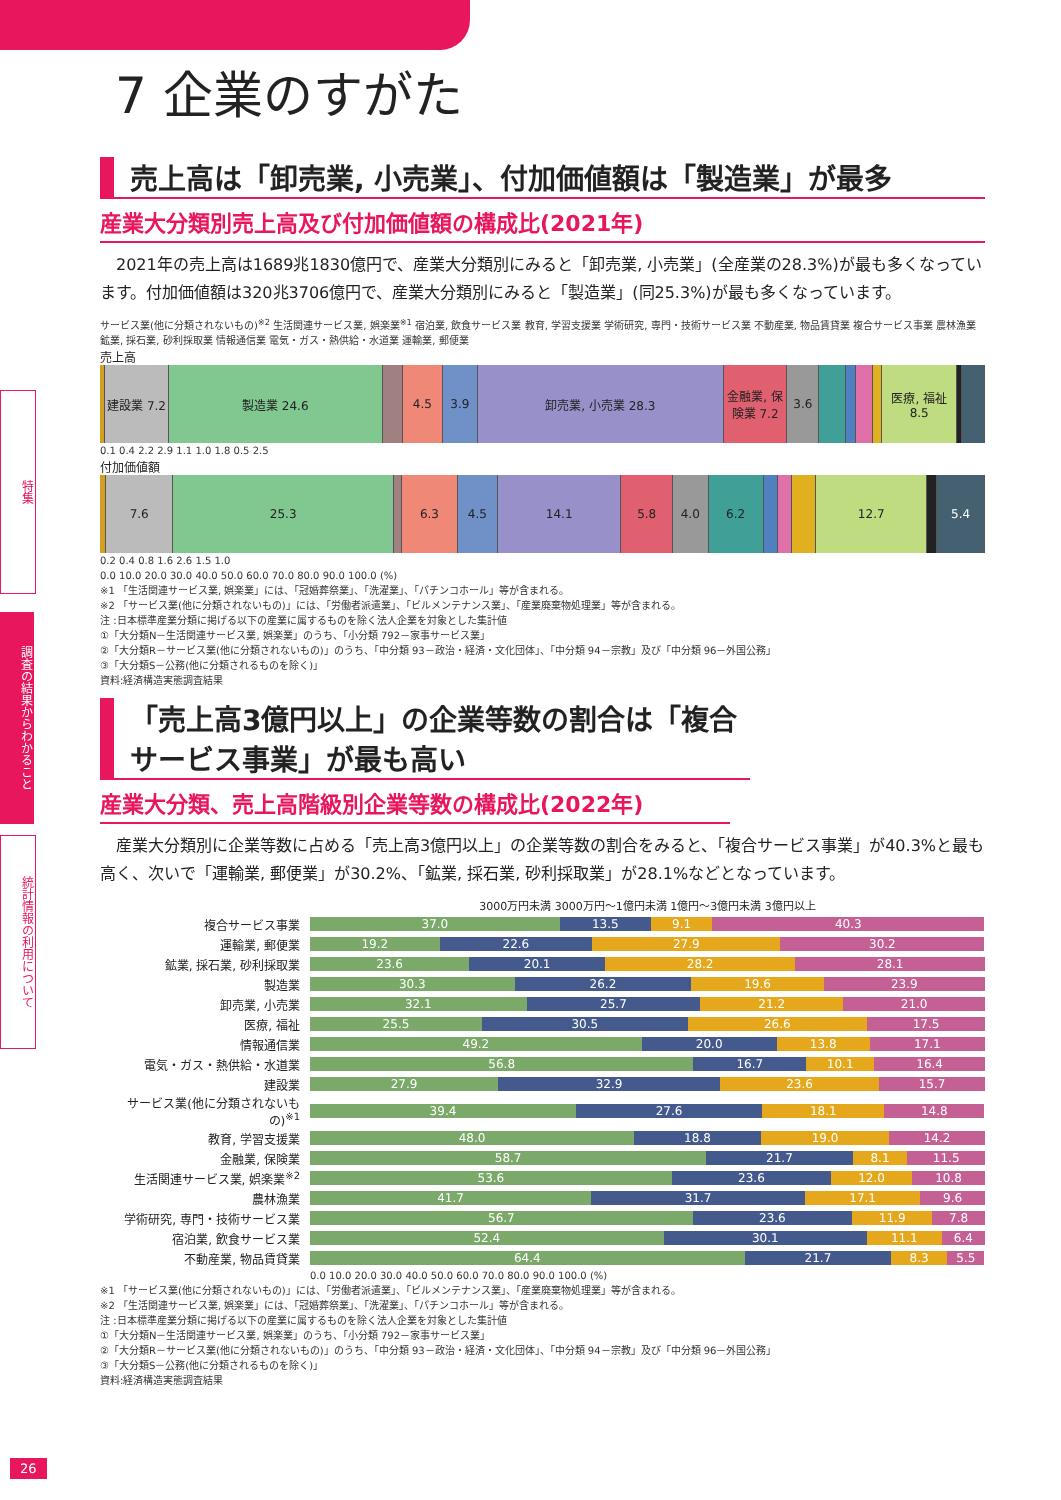特集
調査の結果からわかること
統計情報の利用について
7 企業のすがた
売上高は「卸売業, 小売業」、付加価値額は「製造業」が最多
産業大分類別売上高及び付加価値額の構成比(2021年)
2021年の売上高は1689兆1830億円で、産業大分類別にみると「卸売業, 小売業」(全産業の28.3%)が最も多くなっています。付加価値額は320兆3706億円で、産業大分類別にみると「製造業」(同25.3%)が最も多くなっています。
サービス業(他に分類されないもの)<sup>※2</sup> 生活関連サービス業, 娯楽業<sup>※1</sup> 宿泊業, 飲食サービス業 教育, 学習支援業 学術研究, 専門・技術サービス業 不動産業, 物品賃貸業 複合サービス事業 農林漁業 鉱業, 採石業, 砂利採取業 情報通信業 電気・ガス・熱供給・水道業 運輸業, 郵便業
売上高
建設業 7.2 製造業 24.6 4.5 3.9 卸売業, 小売業 28.3 金融業, 保険業 7.2 3.6 医療, 福祉 8.5
0.1 0.4 2.2 2.9 1.1 1.0 1.8 0.5 2.5
付加価値額
7.6 25.3 6.3 4.5 14.1 5.8 4.0 6.2 12.7 5.4
0.2 0.4 0.8 1.6 2.6 1.5 1.0
0.0 10.0 20.0 30.0 40.0 50.0 60.0 70.0 80.0 90.0 100.0 (%)
※1 「生活関連サービス業, 娯楽業」には、「冠婚葬祭業」、「洗濯業」、「パチンコホール」等が含まれる。
※2 「サービス業(他に分類されないもの)」には、「労働者派遣業」、「ビルメンテナンス業」、「産業廃棄物処理業」等が含まれる。
注 :日本標準産業分類に掲げる以下の産業に属するものを除く法人企業を対象とした集計値
①「大分類N－生活関連サービス業, 娯楽業」のうち、「小分類 792－家事サービス業」
②「大分類R－サービス業(他に分類されないもの)」のうち、「中分類 93－政治・経済・文化団体」、「中分類 94－宗教」及び「中分類 96－外国公務」
③「大分類S－公務(他に分類されるものを除く)」
資料:経済構造実態調査結果
「売上高3億円以上」の企業等数の割合は「複合サービス事業」が最も高い
産業大分類、売上高階級別企業等数の構成比(2022年)
産業大分類別に企業等数に占める「売上高3億円以上」の企業等数の割合をみると、「複合サービス事業」が40.3%と最も高く、次いで「運輸業, 郵便業」が30.2%、「鉱業, 採石業, 砂利採取業」が28.1%などとなっています。
| | 3000万円未満 3000万円～1億円未満 1億円～3億円未満 3億円以上 |
| --- | --- |
| 複合サービス事業 | 37.0 13.5 9.1 40.3 |
| 運輸業, 郵便業 | 19.2 22.6 27.9 30.2 |
| 鉱業, 採石業, 砂利採取業 | 23.6 20.1 28.2 28.1 |
| 製造業 | 30.3 26.2 19.6 23.9 |
| 卸売業, 小売業 | 32.1 25.7 21.2 21.0 |
| 医療, 福祉 | 25.5 30.5 26.6 17.5 |
| 情報通信業 | 49.2 20.0 13.8 17.1 |
| 電気・ガス・熱供給・水道業 | 56.8 16.7 10.1 16.4 |
| 建設業 | 27.9 32.9 23.6 15.7 |
| サービス業(他に分類されないもの)<sup>※1</sup> | 39.4 27.6 18.1 14.8 |
| 教育, 学習支援業 | 48.0 18.8 19.0 14.2 |
| 金融業, 保険業 | 58.7 21.7 8.1 11.5 |
| 生活関連サービス業, 娯楽業<sup>※2</sup> | 53.6 23.6 12.0 10.8 |
| 農林漁業 | 41.7 31.7 17.1 9.6 |
| 学術研究, 専門・技術サービス業 | 56.7 23.6 11.9 7.8 |
| 宿泊業, 飲食サービス業 | 52.4 30.1 11.1 6.4 |
| 不動産業, 物品賃貸業 | 64.4 21.7 8.3 5.5 |
0.0 10.0 20.0 30.0 40.0 50.0 60.0 70.0 80.0 90.0 100.0 (%)
※1 「サービス業(他に分類されないもの)」には、「労働者派遣業」、「ビルメンテナンス業」、「産業廃棄物処理業」等が含まれる。
※2 「生活関連サービス業, 娯楽業」には、「冠婚葬祭業」、「洗濯業」、「パチンコホール」等が含まれる。
注 :日本標準産業分類に掲げる以下の産業に属するものを除く法人企業を対象とした集計値
①「大分類N－生活関連サービス業, 娯楽業」のうち、「小分類 792－家事サービス業」
②「大分類R－サービス業(他に分類されないもの)」のうち、「中分類 93－政治・経済・文化団体」、「中分類 94－宗教」及び「中分類 96－外国公務」
③「大分類S－公務(他に分類されるものを除く)」
資料:経済構造実態調査結果
26